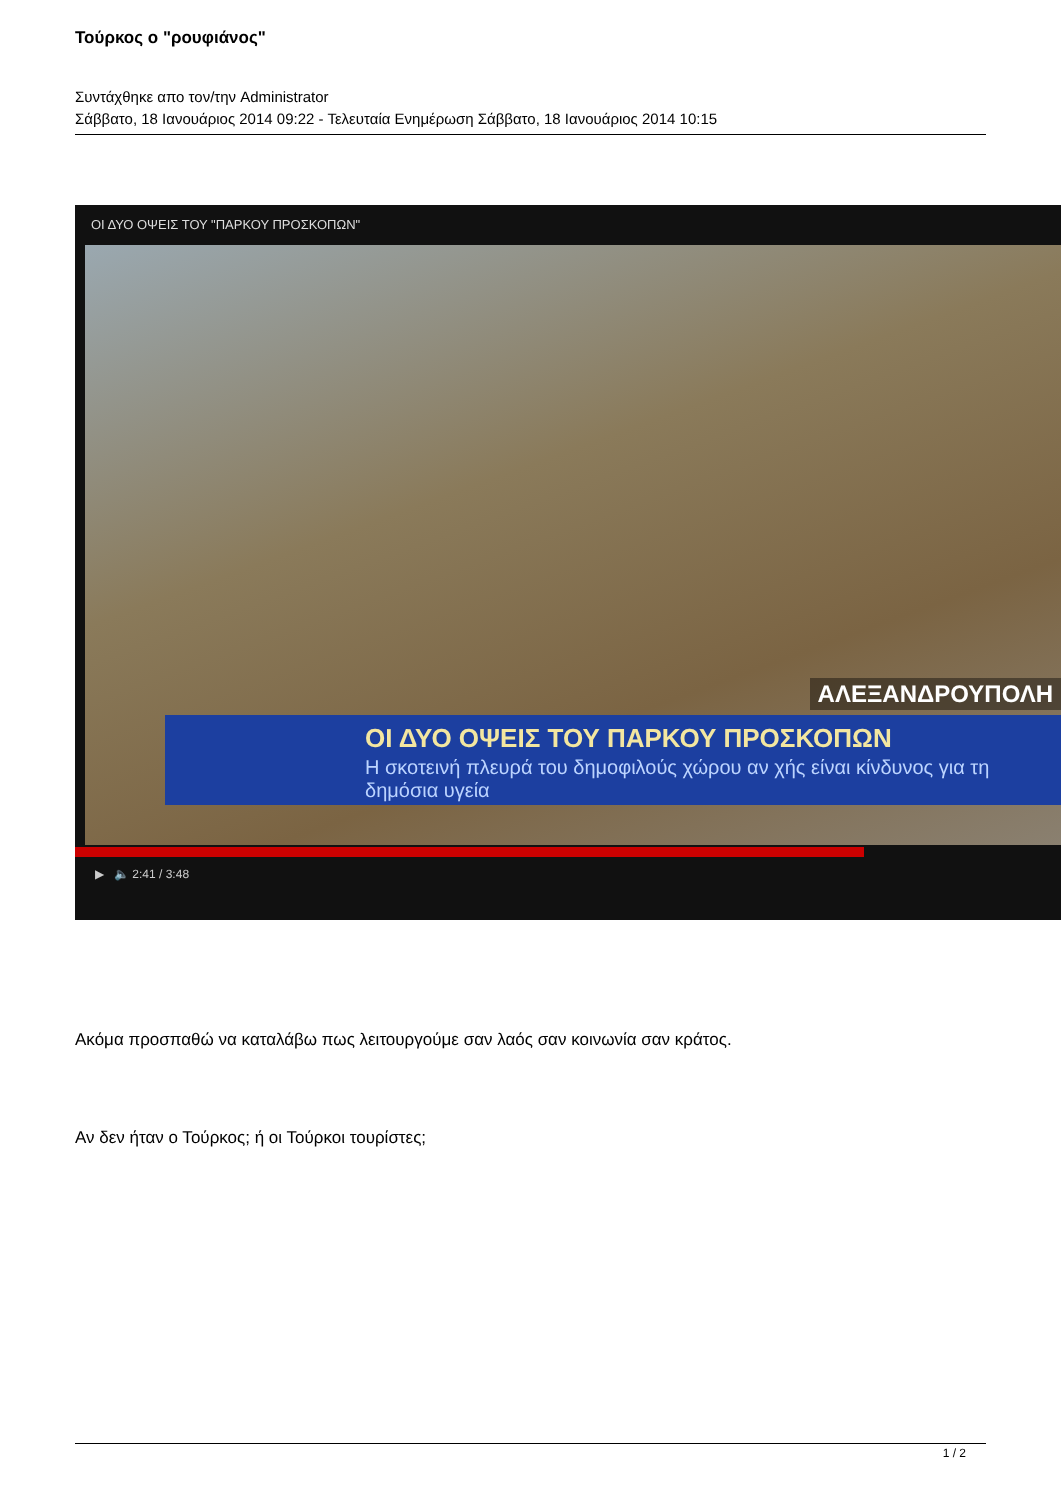Τούρκος ο "ρουφιάνος"
Συντάχθηκε απο τον/την Administrator
Σάββατο, 18 Ιανουάριος 2014 09:22 - Τελευταία Ενημέρωση Σάββατο, 18 Ιανουάριος 2014 10:15
ΟΙ ΔΥΟ ΟΨΕΙΣ ΤΟΥ "ΠΑΡΚΟΥ ΠΡΟΣΚΟΠΩΝ"
ΑΛΕΞΑΝΔΡΟΥΠΟΛΗ
ΟΙ ΔΥΟ ΟΨΕΙΣ ΤΟΥ ΠΑΡΚΟΥ ΠΡΟΣΚΟΠΩΝ
Η σκοτεινή πλευρά του δημοφιλούς χώρου αν χής είναι κίνδυνος για τη δημόσια υγεία
▶ 🔈 2:41 / 3:48
Ακόμα προσπαθώ να καταλάβω πως λειτουργούμε σαν λαός σαν κοινωνία σαν κράτος.
Αν δεν ήταν ο Τούρκος; ή οι Τούρκοι τουρίστες;
1 / 2